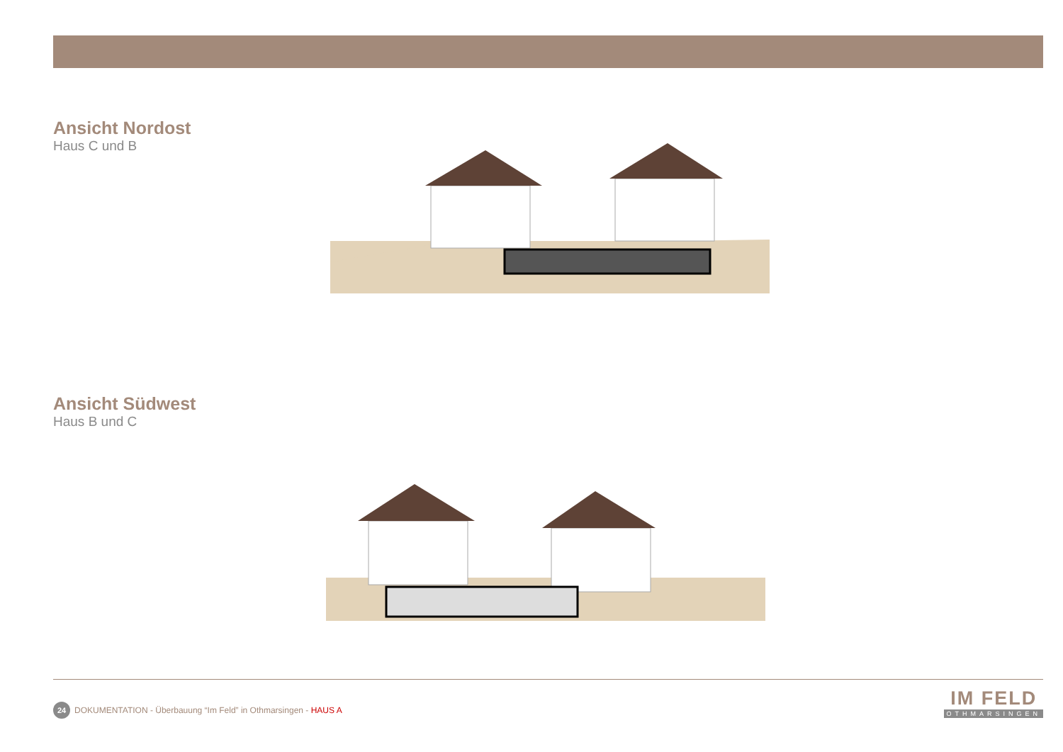Ansicht Nordost
Haus C und B
Ansicht Südwest
Haus B und C
24 DOKUMENTATION - Überbauung “Im Feld” in Othmarsingen - HAUS A
IM FELD
OTHMARSINGEN